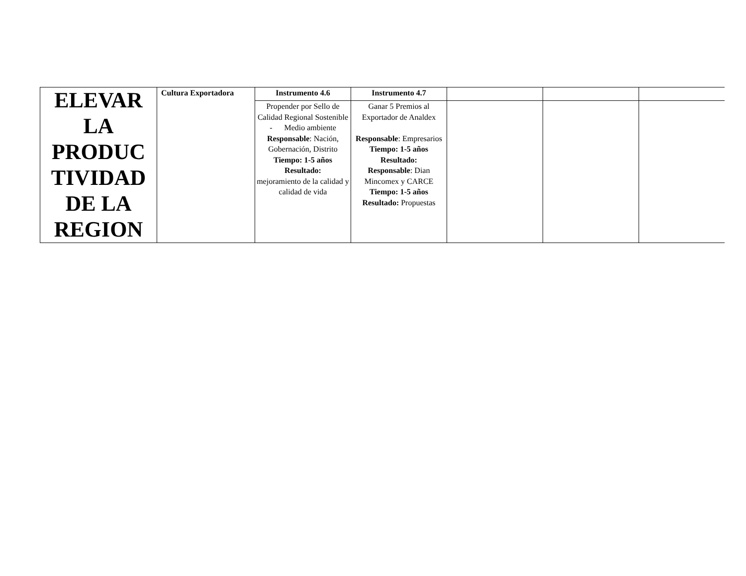| ELEVAR LA PRODUC TIVIDAD DE LA REGION | Cultura Exportadora | Instrumento 4.6 | Instrumento 4.7 | | | |
| | | Propender por Sello de Calidad Regional Sostenible - Medio ambiente Responsable : Nación, Gobernación, Distrito Tiempo: 1-5 años Resultado: mejoramiento de la calidad y calidad de vida | Ganar 5 Premios al Exportador de Analdex Responsable : Empresarios Tiempo: 1-5 años Resultado: Responsable : Dian Mincomex y CARCE Tiempo: 1-5 años Resultado: Propuestas | | | |